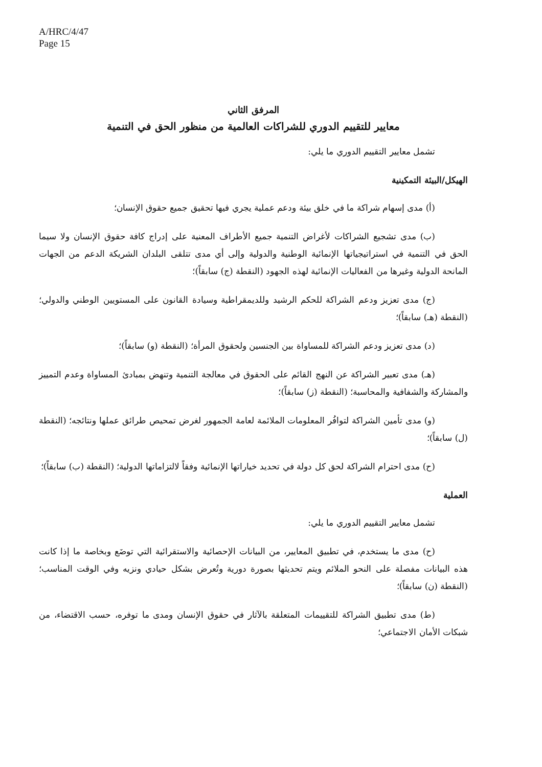A/HRC/4/47
Page 15
المرفق الثاني
معايير للتقييم الدوري للشراكات العالمية من منظور الحق في التنمية
تشمل معايير التقييم الدوري ما يلي:
الهيكل/البيئة التمكينية
(أ) مدى إسهام شراكة ما في خلق بيئة ودعم عملية يجري فيها تحقيق جميع حقوق الإنسان؛
(ب) مدى تشجيع الشراكات لأغراض التنمية جميع الأطراف المعنية على إدراج كافة حقوق الإنسان ولا سيما الحق في التنمية في استراتيجياتها الإنمائية الوطنية والدولية وإلى أي مدى تتلقى البلدان الشريكة الدعم من الجهات المانحة الدولية وغيرها من الفعاليات الإنمائية لهذه الجهود (النقطة (ج) سابقاً)؛
(ج) مدى تعزيز ودعم الشراكة للحكم الرشيد وللديمقراطية وسيادة القانون على المستويين الوطني والدولي؛ (النقطة (هـ) سابقاً)؛
(د) مدى تعزيز ودعم الشراكة للمساواة بين الجنسين ولحقوق المرأة؛ (النقطة (و) سابقاً)؛
(هـ) مدى تعبير الشراكة عن النهج القائم على الحقوق في معالجة التنمية وتنهض بمبادئ المساواة وعدم التمييز والمشاركة والشفافية والمحاسبة؛ (النقطة (ز) سابقاً)؛
(و) مدى تأمين الشراكة لتوافُر المعلومات الملائمة لعامة الجمهور لغرض تمحيص طرائق عملها ونتائجه؛ (النقطة (ل) سابقاً)؛
(ح) مدى احترام الشراكة لحق كل دولة في تحديد خياراتها الإنمائية وفقاً لالتزاماتها الدولية؛ (النقطة (ب) سابقاً)؛
العملية
تشمل معايير التقييم الدوري ما يلي:
(ح) مدى ما يستخدم، في تطبيق المعايير، من البيانات الإحصائية والاستقرائية التي توضَع وبخاصة ما إذا كانت هذه البيانات مفصلة على النحو الملائم ويتم تحديثها بصورة دورية وتُعرض بشكل حيادي ونزيه وفي الوقت المناسب؛ (النقطة (ن) سابقاً)؛
(ط) مدى تطبيق الشراكة للتقييمات المتعلقة بالآثار في حقوق الإنسان ومدى ما توفره، حسب الاقتضاء، من شبكات الأمان الاجتماعي؛